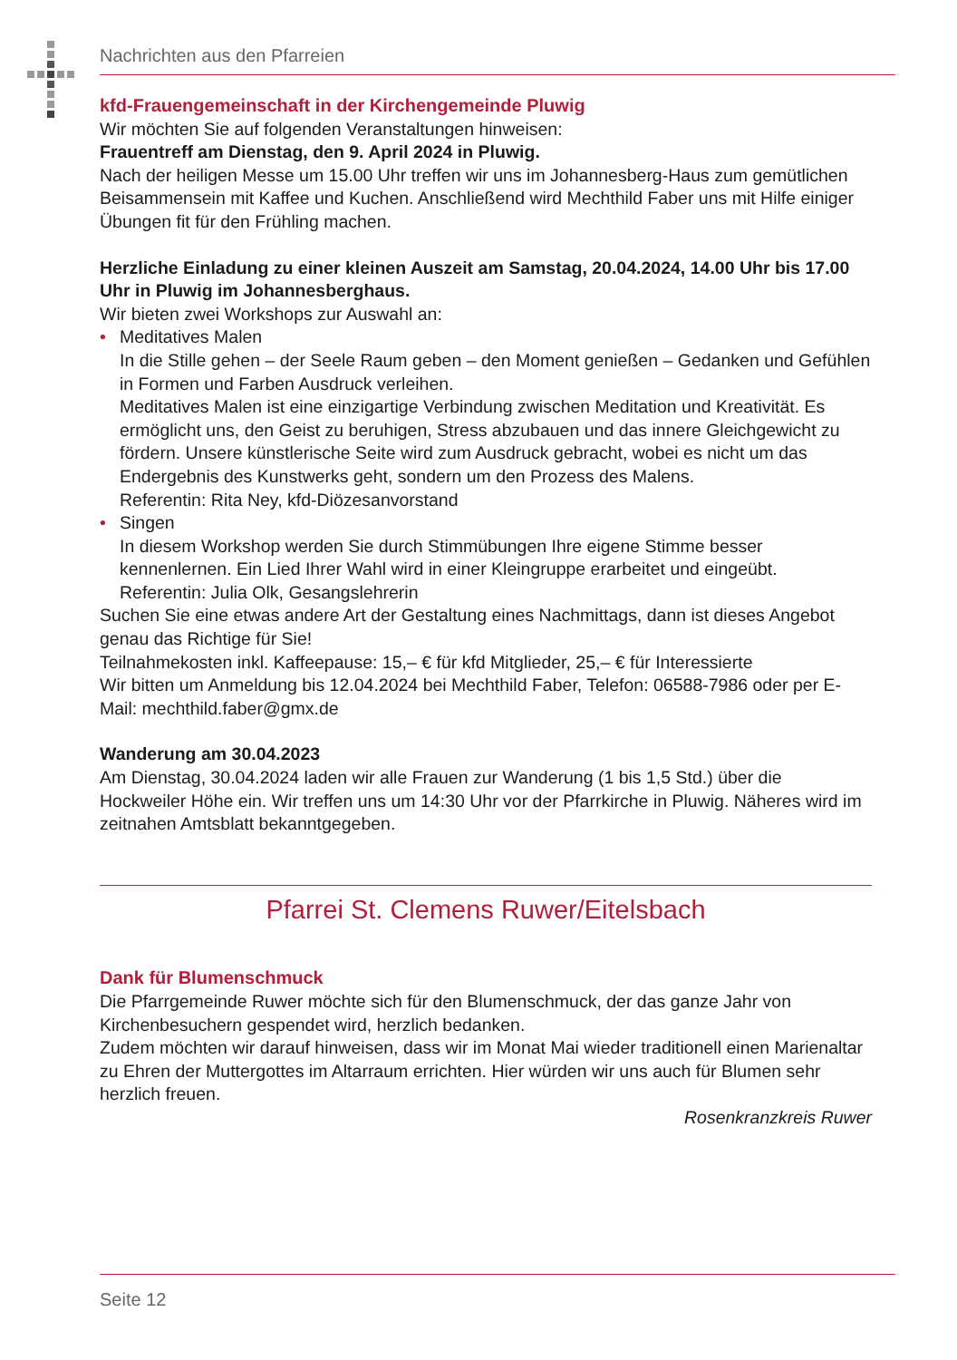Nachrichten aus den Pfarreien
kfd-Frauengemeinschaft in der Kirchengemeinde Pluwig
Wir möchten Sie auf folgenden Veranstaltungen hinweisen:
Frauentreff am Dienstag, den 9. April 2024 in Pluwig.
Nach der heiligen Messe um 15.00 Uhr treffen wir uns im Johannesberg-Haus zum gemütlichen Beisammensein mit Kaffee und Kuchen. Anschließend wird Mechthild Faber uns mit Hilfe einiger Übungen fit für den Frühling machen.
Herzliche Einladung zu einer kleinen Auszeit am Samstag, 20.04.2024, 14.00 Uhr bis 17.00 Uhr in Pluwig im Johannesberghaus.
Wir bieten zwei Workshops zur Auswahl an:
• Meditatives Malen
In die Stille gehen – der Seele Raum geben – den Moment genießen – Gedanken und Gefühlen in Formen und Farben Ausdruck verleihen.
Meditatives Malen ist eine einzigartige Verbindung zwischen Meditation und Kreativität. Es ermöglicht uns, den Geist zu beruhigen, Stress abzubauen und das innere Gleichgewicht zu fördern. Unsere künstlerische Seite wird zum Ausdruck gebracht, wobei es nicht um das Endergebnis des Kunstwerks geht, sondern um den Prozess des Malens.
Referentin: Rita Ney, kfd-Diözesanvorstand
• Singen
In diesem Workshop werden Sie durch Stimmübungen Ihre eigene Stimme besser kennenlernen. Ein Lied Ihrer Wahl wird in einer Kleingruppe erarbeitet und eingeübt.
Referentin: Julia Olk, Gesangslehrerin
Suchen Sie eine etwas andere Art der Gestaltung eines Nachmittags, dann ist dieses Angebot genau das Richtige für Sie!
Teilnahmekosten inkl. Kaffeepause: 15,– € für kfd Mitglieder, 25,– € für Interessierte
Wir bitten um Anmeldung bis 12.04.2024 bei Mechthild Faber, Telefon: 06588-7986 oder per E-Mail: mechthild.faber@gmx.de
Wanderung am 30.04.2023
Am Dienstag, 30.04.2024 laden wir alle Frauen zur Wanderung (1 bis 1,5 Std.) über die Hockweiler Höhe ein. Wir treffen uns um 14:30 Uhr vor der Pfarrkirche in Pluwig. Näheres wird im zeitnahen Amtsblatt bekanntgegeben.
Pfarrei St. Clemens Ruwer/Eitelsbach
Dank für Blumenschmuck
Die Pfarrgemeinde Ruwer möchte sich für den Blumenschmuck, der das ganze Jahr von Kirchenbesuchern gespendet wird, herzlich bedanken.
Zudem möchten wir darauf hinweisen, dass wir im Monat Mai wieder traditionell einen Marienaltar zu Ehren der Muttergottes im Altarraum errichten. Hier würden wir uns auch für Blumen sehr herzlich freuen.
Rosenkranzkreis Ruwer
Seite 12